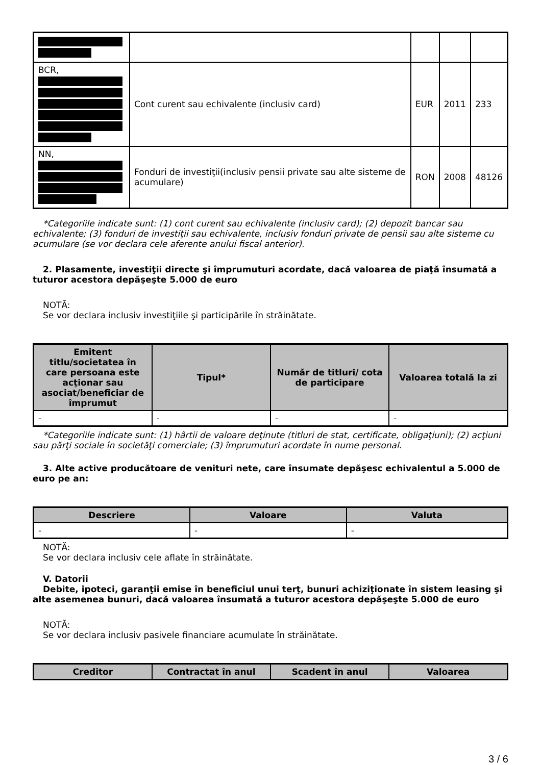| BCR, | Cont curent sau echivalente (inclusiv card) | EUR | 2011 | 233 |
| NN, | Fonduri de investiţii(inclusiv pensii private sau alte sisteme de acumulare) | RON | 2008 | 48126 |
*Categoriile indicate sunt: (1) cont curent sau echivalente (inclusiv card); (2) depozit bancar sau echivalente; (3) fonduri de investiţii sau echivalente, inclusiv fonduri private de pensii sau alte sisteme cu acumulare (se vor declara cele aferente anului fiscal anterior).
2. Plasamente, investiţii directe şi împrumuturi acordate, dacă valoarea de piaţă însumată a tuturor acestora depăşeşte 5.000 de euro
NOTĂ:
Se vor declara inclusiv investiţiile şi participările în străinătate.
| Emitent titlu/societatea în care persoana este acţionar sau asociat/beneficiar de împrumut | Tipul* | Număr de titluri/ cota de participare | Valoarea totală la zi |
| --- | --- | --- | --- |
| - | - | - | - |
*Categoriile indicate sunt: (1) hârtii de valoare deţinute (titluri de stat, certificate, obligaţiuni); (2) acţiuni sau părţi sociale în societăţi comerciale; (3) împrumuturi acordate în nume personal.
3. Alte active producătoare de venituri nete, care însumate depăşesc echivalentul a 5.000 de euro pe an:
| Descriere | Valoare | Valuta |
| --- | --- | --- |
| - | - | - |
NOTĂ:
Se vor declara inclusiv cele aflate în străinătate.
V. Datorii
Debite, ipoteci, garanţii emise în beneficiul unui terţ, bunuri achiziţionate în sistem leasing şi alte asemenea bunuri, dacă valoarea însumată a tuturor acestora depăşeşte 5.000 de euro
NOTĂ:
Se vor declara inclusiv pasivele financiare acumulate în străinătate.
| Creditor | Contractat în anul | Scadent în anul | Valoarea |
| --- | --- | --- | --- |
3 / 6